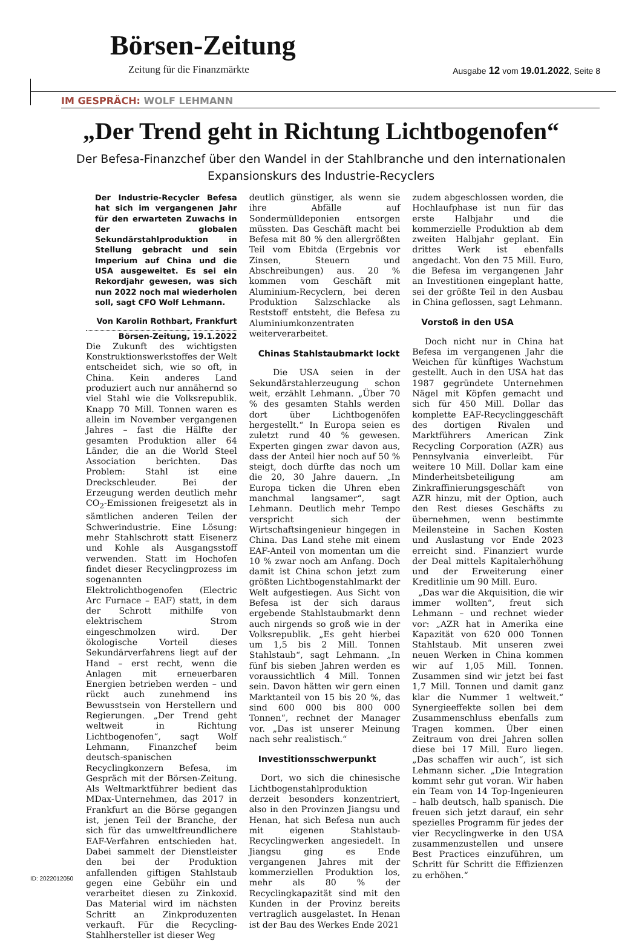Börsen-Zeitung
Zeitung für die Finanzmärkte Ausgabe 12 vom 19.01.2022, Seite 8
IM GESPRÄCH: WOLF LEHMANN
„Der Trend geht in Richtung Lichtbogenofen“
Der Befesa-Finanzchef über den Wandel in der Stahlbranche und den internationalen Expansionskurs des Industrie-Recyclers
Der Industrie-Recycler Befesa hat sich im vergangenen Jahr für den erwarteten Zuwachs in der globalen Sekundärstahlproduktion in Stellung gebracht und sein Imperium auf China und die USA ausgeweitet. Es sei ein Rekordjahr gewesen, was sich nun 2022 noch mal wiederholen soll, sagt CFO Wolf Lehmann.
Von Karolin Rothbart, Frankfurt
Börsen-Zeitung, 19.1.2022
Die Zukunft des wichtigsten Konstruktionswerkstoffes der Welt entscheidet sich, wie so oft, in China. Kein anderes Land produziert auch nur annähernd so viel Stahl wie die Volksrepublik. Knapp 70 Mill. Tonnen waren es allein im November vergangenen Jahres – fast die Hälfte der gesamten Produktion aller 64 Länder, die an die World Steel Association berichten. Das Problem: Stahl ist eine Dreckschleuder. Bei der Erzeugung werden deutlich mehr CO<sub>2</sub>-Emissionen freigesetzt als in sämtlichen anderen Teilen der Schwerindustrie. Eine Lösung: mehr Stahlschrott statt Eisenerz und Kohle als Ausgangsstoff verwenden. Statt im Hochofen findet dieser Recyclingprozess im sogenannten Elektrolichtbogenofen (Electric Arc Furnace – EAF) statt, in dem der Schrott mithilfe von elektrischem Strom eingeschmolzen wird. Der ökologische Vorteil dieses Sekundärverfahrens liegt auf der Hand – erst recht, wenn die Anlagen mit erneuerbaren Energien betrieben werden – und rückt auch zunehmend ins Bewusstsein von Herstellern und Regierungen. „Der Trend geht weltweit in Richtung Lichtbogenofen“, sagt Wolf Lehmann, Finanzchef beim deutsch-spanischen Recyclingkonzern Befesa, im Gespräch mit der Börsen-Zeitung. Als Weltmarktführer bedient das MDax-Unternehmen, das 2017 in Frankfurt an die Börse gegangen ist, jenen Teil der Branche, der sich für das umweltfreundlichere EAF-Verfahren entschieden hat. Dabei sammelt der Dienstleister den bei der Produktion anfallenden giftigen Stahlstaub gegen eine Gebühr ein und verarbeitet diesen zu Zinkoxid. Das Material wird im nächsten Schritt an Zinkproduzenten verkauft. Für die Recycling-Stahlhersteller ist dieser Weg
deutlich günstiger, als wenn sie ihre Abfälle auf Sondermülldeponien entsorgen müssten. Das Geschäft macht bei Befesa mit 80 % den allergrößten Teil vom Ebitda (Ergebnis vor Zinsen, Steuern und Abschreibungen) aus. 20 % kommen vom Geschäft mit Aluminium-Recyclern, bei deren Produktion Salzschlacke als Reststoff entsteht, die Befesa zu Aluminiumkonzentraten weiterverarbeitet.
Chinas Stahlstaubmarkt lockt
Die USA seien in der Sekundärstahlerzeugung schon weit, erzählt Lehmann. „Über 70 % des gesamten Stahls werden dort über Lichtbogenöfen hergestellt.“ In Europa seien es zuletzt rund 40 % gewesen. Experten gingen zwar davon aus, dass der Anteil hier noch auf 50 % steigt, doch dürfte das noch um die 20, 30 Jahre dauern. „In Europa ticken die Uhren eben manchmal langsamer“, sagt Lehmann. Deutlich mehr Tempo verspricht sich der Wirtschaftsingenieur hingegen in China. Das Land stehe mit einem EAF-Anteil von momentan um die 10 % zwar noch am Anfang. Doch damit ist China schon jetzt zum größten Lichtbogenstahlmarkt der Welt aufgestiegen. Aus Sicht von Befesa ist der sich daraus ergebende Stahlstaubmarkt denn auch nirgends so groß wie in der Volksrepublik. „Es geht hierbei um 1,5 bis 2 Mill. Tonnen Stahlstaub“, sagt Lehmann. „In fünf bis sieben Jahren werden es voraussichtlich 4 Mill. Tonnen sein. Davon hätten wir gern einen Marktanteil von 15 bis 20 %, das sind 600 000 bis 800 000 Tonnen“, rechnet der Manager vor. „Das ist unserer Meinung nach sehr realistisch.“
Investitionsschwerpunkt
Dort, wo sich die chinesische Lichtbogenstahlproduktion derzeit besonders konzentriert, also in den Provinzen Jiangsu und Henan, hat sich Befesa nun auch mit eigenen Stahlstaub-Recyclingwerken angesiedelt. In Jiangsu ging es Ende vergangenen Jahres mit der kommerziellen Produktion los, mehr als 80 % der Recyclingkapazität sind mit den Kunden in der Provinz bereits vertraglich ausgelastet. In Henan ist der Bau des Werkes Ende 2021
zudem abgeschlossen worden, die Hochlaufphase ist nun für das erste Halbjahr und die kommerzielle Produktion ab dem zweiten Halbjahr geplant. Ein drittes Werk ist ebenfalls angedacht. Von den 75 Mill. Euro, die Befesa im vergangenen Jahr an Investitionen eingeplant hatte, sei der größte Teil in den Ausbau in China geflossen, sagt Lehmann.
Vorstoß in den USA
Doch nicht nur in China hat Befesa im vergangenen Jahr die Weichen für künftiges Wachstum gestellt. Auch in den USA hat das 1987 gegründete Unternehmen Nägel mit Köpfen gemacht und sich für 450 Mill. Dollar das komplette EAF-Recyclinggeschäft des dortigen Rivalen und Marktführers American Zink Recycling Corporation (AZR) aus Pennsylvania einverleibt. Für weitere 10 Mill. Dollar kam eine Minderheitsbeteiligung am Zinkraffinierungsgeschäft von AZR hinzu, mit der Option, auch den Rest dieses Geschäfts zu übernehmen, wenn bestimmte Meilensteine in Sachen Kosten und Auslastung vor Ende 2023 erreicht sind. Finanziert wurde der Deal mittels Kapitalerhöhung und der Erweiterung einer Kreditlinie um 90 Mill. Euro.
„Das war die Akquisition, die wir immer wollten“, freut sich Lehmann – und rechnet wieder vor: „AZR hat in Amerika eine Kapazität von 620 000 Tonnen Stahlstaub. Mit unseren zwei neuen Werken in China kommen wir auf 1,05 Mill. Tonnen. Zusammen sind wir jetzt bei fast 1,7 Mill. Tonnen und damit ganz klar die Nummer 1 weltweit.“ Synergieeffekte sollen bei dem Zusammenschluss ebenfalls zum Tragen kommen. Über einen Zeitraum von drei Jahren sollen diese bei 17 Mill. Euro liegen. „Das schaffen wir auch“, ist sich Lehmann sicher. „Die Integration kommt sehr gut voran. Wir haben ein Team von 14 Top-Ingenieuren – halb deutsch, halb spanisch. Die freuen sich jetzt darauf, ein sehr spezielles Programm für jedes der vier Recyclingwerke in den USA zusammenzustellen und unsere Best Practices einzuführen, um Schritt für Schritt die Effizienzen zu erhöhen.“
ID: 2022012050